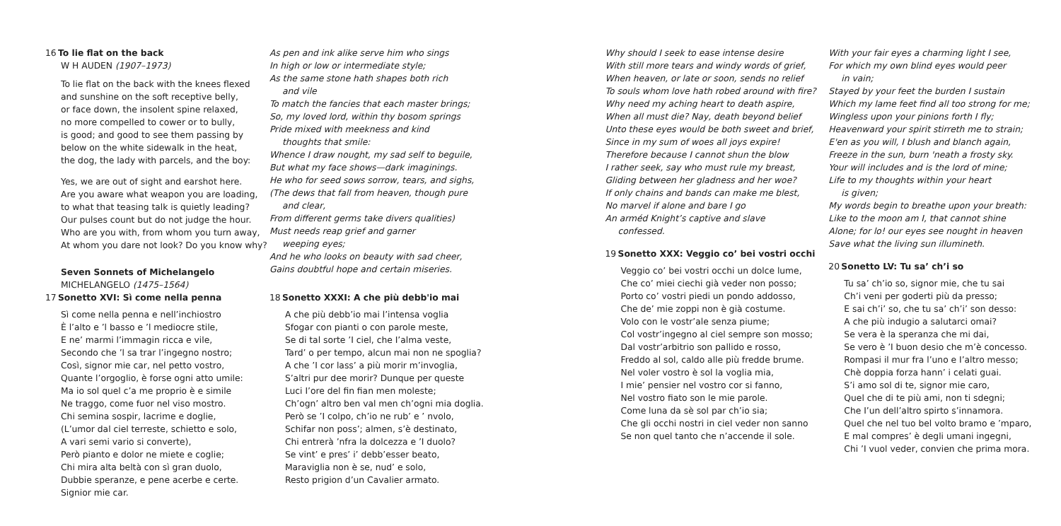16 To lie flat on the back
W H AUDEN (1907–1973)
To lie flat on the back with the knees flexed and sunshine on the soft receptive belly, or face down, the insolent spine relaxed, no more compelled to cower or to bully, is good; and good to see them passing by below on the white sidewalk in the heat, the dog, the lady with parcels, and the boy:
Yes, we are out of sight and earshot here. Are you aware what weapon you are loading, to what that teasing talk is quietly leading? Our pulses count but do not judge the hour. Who are you with, from whom you turn away, At whom you dare not look? Do you know why?
Seven Sonnets of Michelangelo
MICHELANGELO (1475–1564)
17 Sonetto XVI: Sì come nella penna
Sì come nella penna e nell’inchiostro È l’alto e ’l basso e ’l mediocre stile, E ne’ marmi l’immagin ricca e vile, Secondo che ’l sa trar l’ingegno nostro; Così, signor mie car, nel petto vostro, Quante l’orgoglio, è forse ogni atto umile: Ma io sol quel c’a me proprio è e simile Ne traggo, come fuor nel viso mostro. Chi semina sospir, lacrime e doglie, (L’umor dal ciel terreste, schietto e solo, A vari semi vario si converte), Però pianto e dolor ne miete e coglie; Chi mira alta beltà con sì gran duolo, Dubbie speranze, e pene acerbe e certe. Signior mie car.
As pen and ink alike serve him who sings In high or low or intermediate style; As the same stone hath shapes both rich
and vile
To match the fancies that each master brings; So, my loved lord, within thy bosom springs Pride mixed with meekness and kind
thoughts that smile:
Whence I draw nought, my sad self to beguile, But what my face shows—dark imaginings. He who for seed sows sorrow, tears, and sighs, (The dews that fall from heaven, though pure
and clear,
From different germs take divers qualities) Must needs reap grief and garner
weeping eyes;
And he who looks on beauty with sad cheer, Gains doubtful hope and certain miseries.
18 Sonetto XXXI: A che più debb'io mai
A che più debb’io mai l’intensa voglia Sfogar con pianti o con parole meste, Se di tal sorte ’I ciel, che I’alma veste, Tard’ o per tempo, alcun mai non ne spoglia? A che ’I cor lass’ a più morir m’invoglia, S’altri pur dee morir? Dunque per queste Luci I’ore del fin fian men moleste; Ch’ogn’ altro ben val men ch’ogni mia doglia. Però se ’I colpo, ch’io ne rub’ e ’ nvolo, Schifar non poss’; almen, s’è destinato, Chi entrerà ’nfra la dolcezza e ’I duolo? Se vint’ e pres’ i’ debb’esser beato, Maraviglia non è se, nud’ e solo, Resto prigion d’un Cavalier armato.
Why should I seek to ease intense desire With still more tears and windy words of grief, When heaven, or late or soon, sends no relief To souls whom love hath robed around with fire? Why need my aching heart to death aspire, When all must die? Nay, death beyond belief Unto these eyes would be both sweet and brief, Since in my sum of woes all joys expire! Therefore because I cannot shun the blow I rather seek, say who must rule my breast, Gliding between her gladness and her woe? If only chains and bands can make me blest, No marvel if alone and bare I go An arméd Knight’s captive and slave
confessed.
19 Sonetto XXX: Veggio co’ bei vostri occhi
Veggio co’ bei vostri occhi un dolce lume, Che co’ miei ciechi già veder non posso; Porto co’ vostri piedi un pondo addosso, Che de’ mie zoppi non è già costume. Volo con le vostr’ale senza piume; Col vostr’ingegno al ciel sempre son mosso; Dal vostr’arbitrio son pallido e rosso, Freddo al sol, caldo alle più fredde brume. Nel voler vostro è sol la voglia mia, I mie’ pensier nel vostro cor si fanno, Nel vostro fiato son le mie parole. Come luna da sè sol par ch’io sia; Che gli occhi nostri in ciel veder non sanno Se non quel tanto che n’accende il sole.
With your fair eyes a charming light I see, For which my own blind eyes would peer
in vain;
Stayed by your feet the burden I sustain Which my lame feet find all too strong for me; Wingless upon your pinions forth I fly; Heavenward your spirit stirreth me to strain; E'en as you will, I blush and blanch again, Freeze in the sun, burn 'neath a frosty sky. Your will includes and is the lord of mine; Life to my thoughts within your heart
is given;
My words begin to breathe upon your breath: Like to the moon am I, that cannot shine Alone; for lo! our eyes see nought in heaven Save what the living sun illumineth.
20 Sonetto LV: Tu sa’ ch’i so
Tu sa’ ch’io so, signor mie, che tu sai Ch’i veni per goderti più da presso; E sai ch’i’ so, che tu sa’ ch’i’ son desso: A che più indugio a salutarci omai? Se vera è la speranza che mi dai, Se vero è ’I buon desio che m’è concesso. Rompasi il mur fra l’uno e I’altro messo; Chè doppia forza hann’ i celati guai. S’i amo sol di te, signor mie caro, Quel che di te più ami, non ti sdegni; Che I’un dell’altro spirto s’innamora. Quel che nel tuo bel volto bramo e ’mparo, E mal compres’ è degli umani ingegni, Chi ’I vuol veder, convien che prima mora.